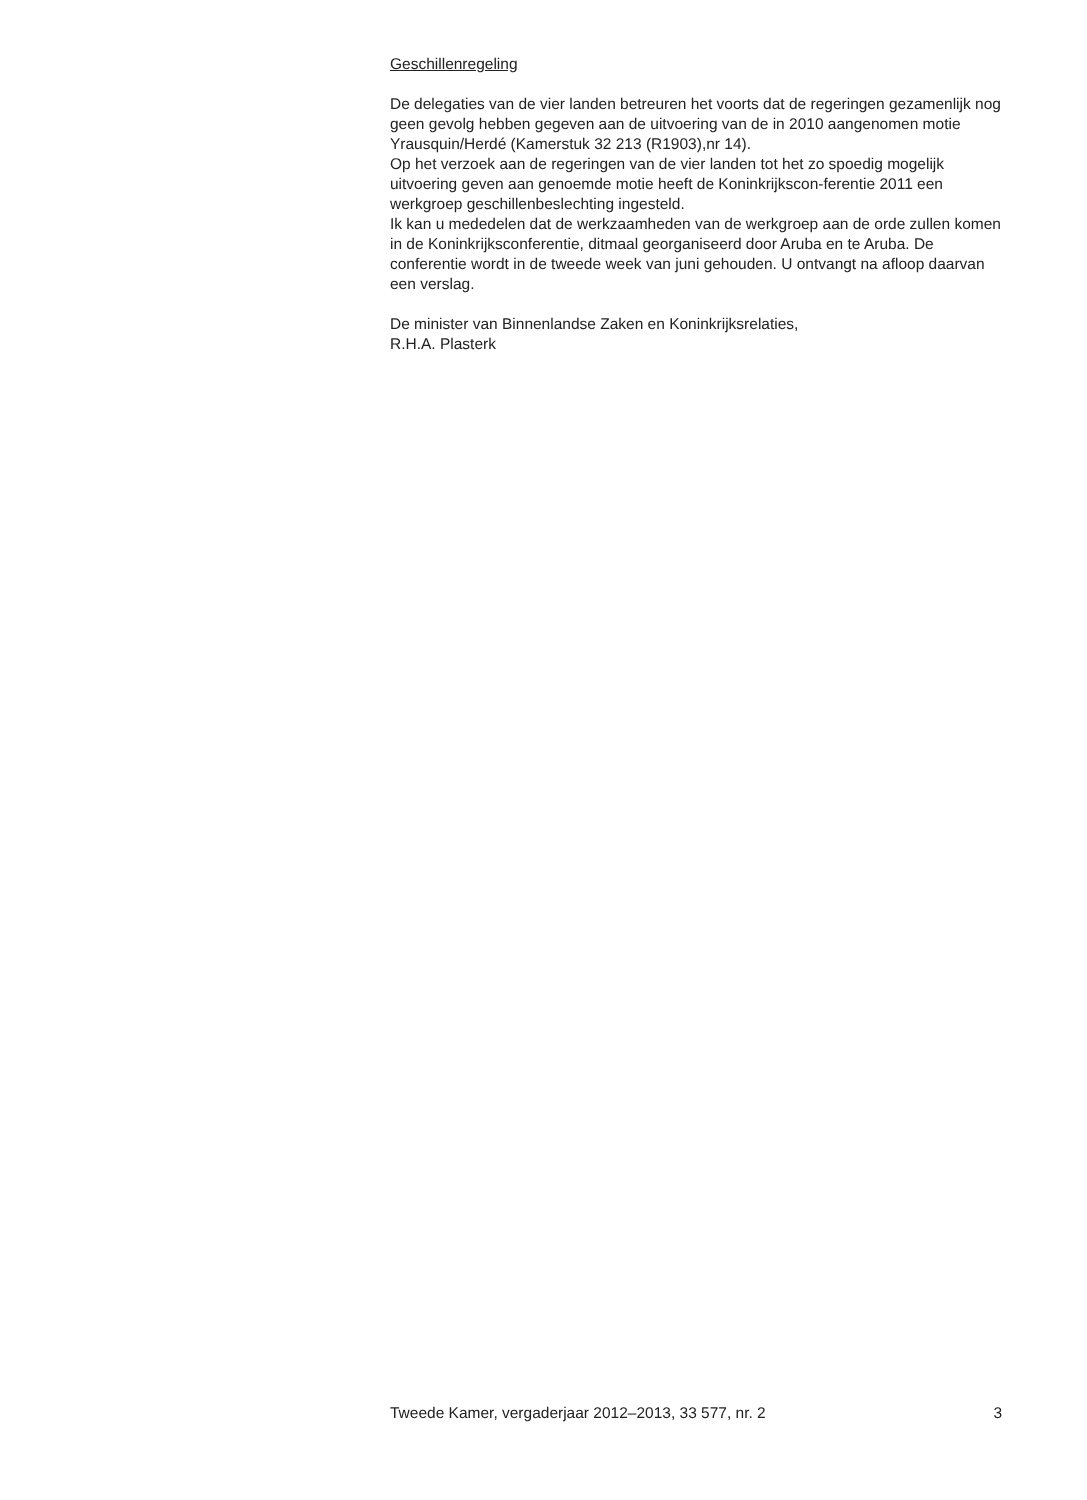Geschillenregeling
De delegaties van de vier landen betreuren het voorts dat de regeringen gezamenlijk nog geen gevolg hebben gegeven aan de uitvoering van de in 2010 aangenomen motie Yrausquin/Herdé (Kamerstuk 32 213 (R1903),nr 14).
Op het verzoek aan de regeringen van de vier landen tot het zo spoedig mogelijk uitvoering geven aan genoemde motie heeft de Koninkrijkscon-ferentie 2011 een werkgroep geschillenbeslechting ingesteld.
Ik kan u mededelen dat de werkzaamheden van de werkgroep aan de orde zullen komen in de Koninkrijksconferentie, ditmaal georganiseerd door Aruba en te Aruba. De conferentie wordt in de tweede week van juni gehouden. U ontvangt na afloop daarvan een verslag.
De minister van Binnenlandse Zaken en Koninkrijksrelaties,
R.H.A. Plasterk
Tweede Kamer, vergaderjaar 2012–2013, 33 577, nr. 2 3